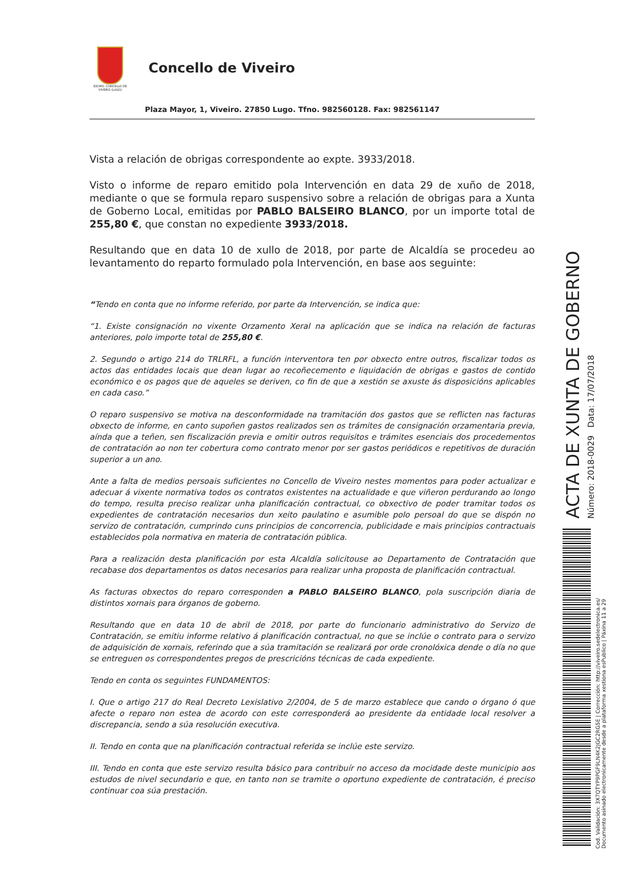EXCMO. CONCELLO DE VIVEIRO (LUGO)
Concello de Viveiro
Plaza Mayor, 1, Viveiro. 27850 Lugo. Tfno. 982560128. Fax: 982561147
Vista a relación de obrigas correspondente ao expte. 3933/2018.
Visto o informe de reparo emitido pola Intervención en data 29 de xuño de 2018, mediante o que se formula reparo suspensivo sobre a relación de obrigas para a Xunta de Goberno Local, emitidas por PABLO BALSEIRO BLANCO, por un importe total de 255,80 €, que constan no expediente 3933/2018.
Resultando que en data 10 de xullo de 2018, por parte de Alcaldía se procedeu ao levantamento do reparto formulado pola Intervención, en base aos seguinte:
“Tendo en conta que no informe referido, por parte da Intervención, se indica que:
“1. Existe consignación no vixente Orzamento Xeral na aplicación que se indica na relación de facturas anteriores, polo importe total de 255,80 €.
2. Segundo o artigo 214 do TRLRFL, a función interventora ten por obxecto entre outros, fiscalizar todos os actos das entidades locais que dean lugar ao recoñecemento e liquidación de obrigas e gastos de contido económico e os pagos que de aqueles se deriven, co fin de que a xestión se axuste ás disposicións aplicables en cada caso.”
O reparo suspensivo se motiva na desconformidade na tramitación dos gastos que se reflicten nas facturas obxecto de informe, en canto supoñen gastos realizados sen os trámites de consignación orzamentaria previa, aínda que a teñen, sen fiscalización previa e omitir outros requisitos e trámites esenciais dos procedementos de contratación ao non ter cobertura como contrato menor por ser gastos periódicos e repetitivos de duración superior a un ano.
Ante a falta de medios persoais suficientes no Concello de Viveiro nestes momentos para poder actualizar e adecuar á vixente normativa todos os contratos existentes na actualidade e que viñeron perdurando ao longo do tempo, resulta preciso realizar unha planificación contractual, co obxectivo de poder tramitar todos os expedientes de contratación necesarios dun xeito paulatino e asumible polo persoal do que se dispón no servizo de contratación, cumprindo cuns principios de concorrencia, publicidade e mais principios contractuais establecidos pola normativa en materia de contratación pública.
Para a realización desta planificación por esta Alcaldía solicitouse ao Departamento de Contratación que recabase dos departamentos os datos necesarios para realizar unha proposta de planificación contractual.
As facturas obxectos do reparo corresponden a PABLO BALSEIRO BLANCO, pola suscripción diaria de distintos xornais para órganos de goberno.
Resultando que en data 10 de abril de 2018, por parte do funcionario administrativo do Servizo de Contratación, se emitiu informe relativo á planificación contractual, no que se inclúe o contrato para o servizo de adquisición de xornais, referindo que a súa tramitación se realizará por orde cronolóxica dende o día no que se entreguen os correspondentes pregos de prescricións técnicas de cada expediente.
Tendo en conta os seguintes FUNDAMENTOS:
I. Que o artigo 217 do Real Decreto Lexislativo 2/2004, de 5 de marzo establece que cando o órgano ó que afecte o reparo non estea de acordo con este corresponderá ao presidente da entidade local resolver a discrepancia, sendo a súa resolución executiva.
II. Tendo en conta que na planificación contractual referida se inclúe este servizo.
III. Tendo en conta que este servizo resulta básico para contribuír no acceso da mocidade deste municipio aos estudos de nivel secundario e que, en tanto non se tramite o oportuno expediente de contratación, é preciso continuar coa súa prestación.
ACTA DE XUNTA DE GOBERNO Número: 2018-0029 Data: 17/07/2018
Cod. Validación: 3X7QTYP9PGF9LN4K2JGC2RG5E | Corrección: http://viveiro.sedelectronica.es/
Documento asinado electronicamente desde a plataforma xestiona esPublico | Páxina 11 a 29